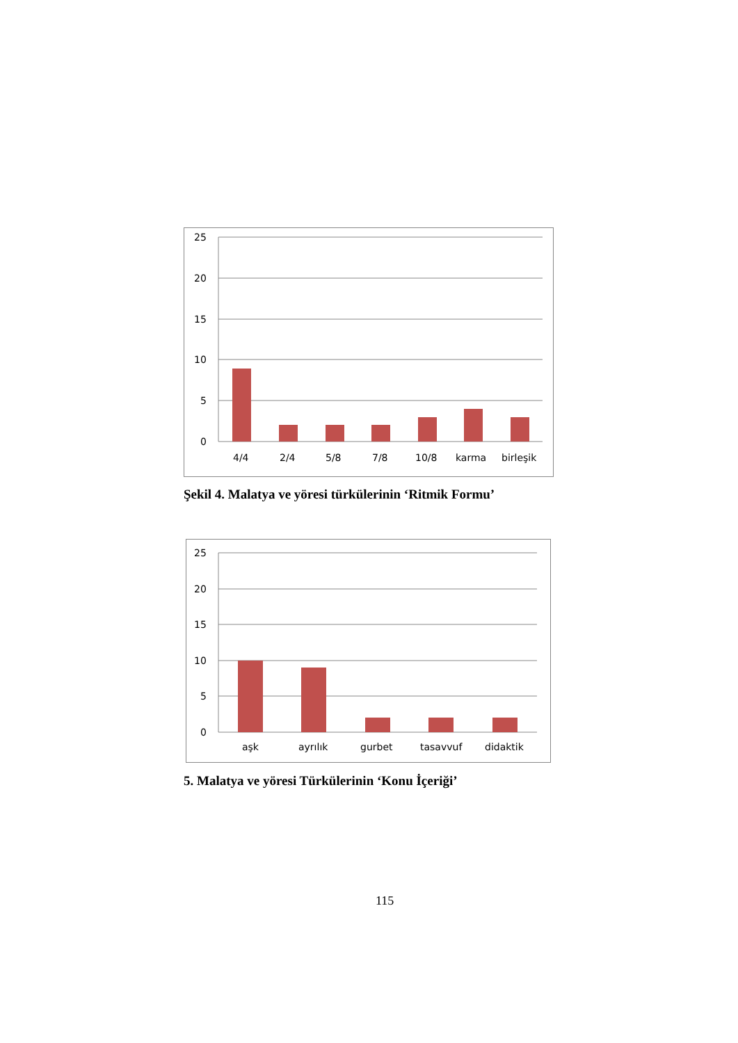25
20
15
10
5
0
4/4
2/4
5/8
7/8
10/8
karma
birleşik
Şekil 4. Malatya ve yöresi türkülerinin ‘Ritmik Formu’
25
20
15
10
5
0
aşk
ayrılık
gurbet
tasavvuf
didaktik
5. Malatya ve yöresi Türkülerinin ‘Konu İçeriği’
115